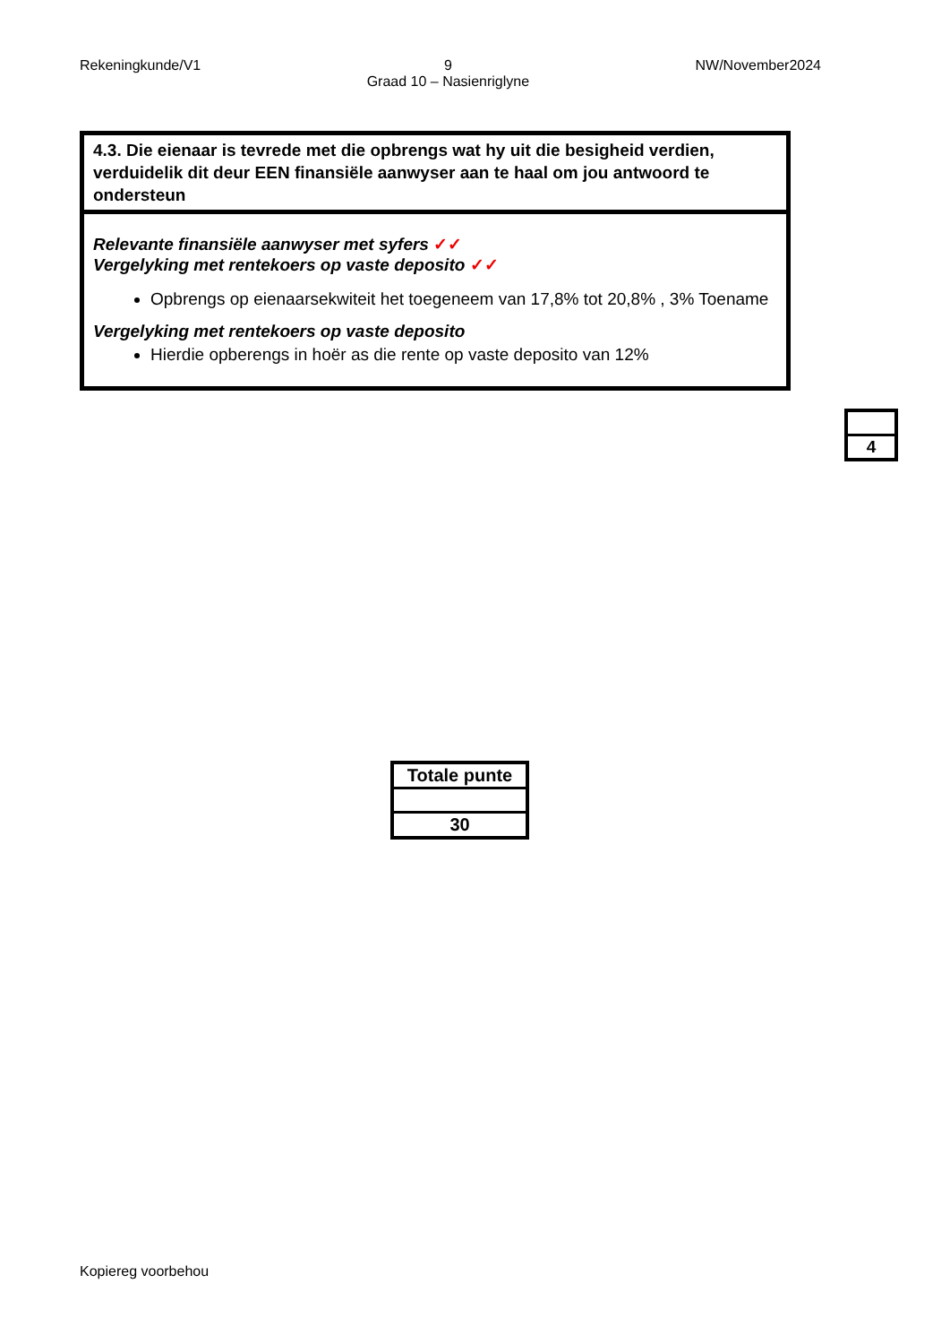Rekeningkunde/V1 9
Graad 10 – Nasienriglyne
NW/November2024
| 4.3. Die eienaar is tevrede met die opbrengs wat hy uit die besigheid verdien, verduidelik dit deur EEN finansiële aanwyser aan te haal om jou antwoord te ondersteun |
| Relevante finansiële aanwyser met syfers ✓✓ Vergelyking met rentekoers op vaste deposito ✓✓ Opbrengs op eienaarsekwiteit het toegeneem van 17,8% tot 20,8% , 3% Toename Vergelyking met rentekoers op vaste deposito Hierdie opberengs in hoër as die rente op vaste deposito van 12% |
| 4 |
| Totale punte |
| --- |
| 30 |
Kopiereg voorbehou